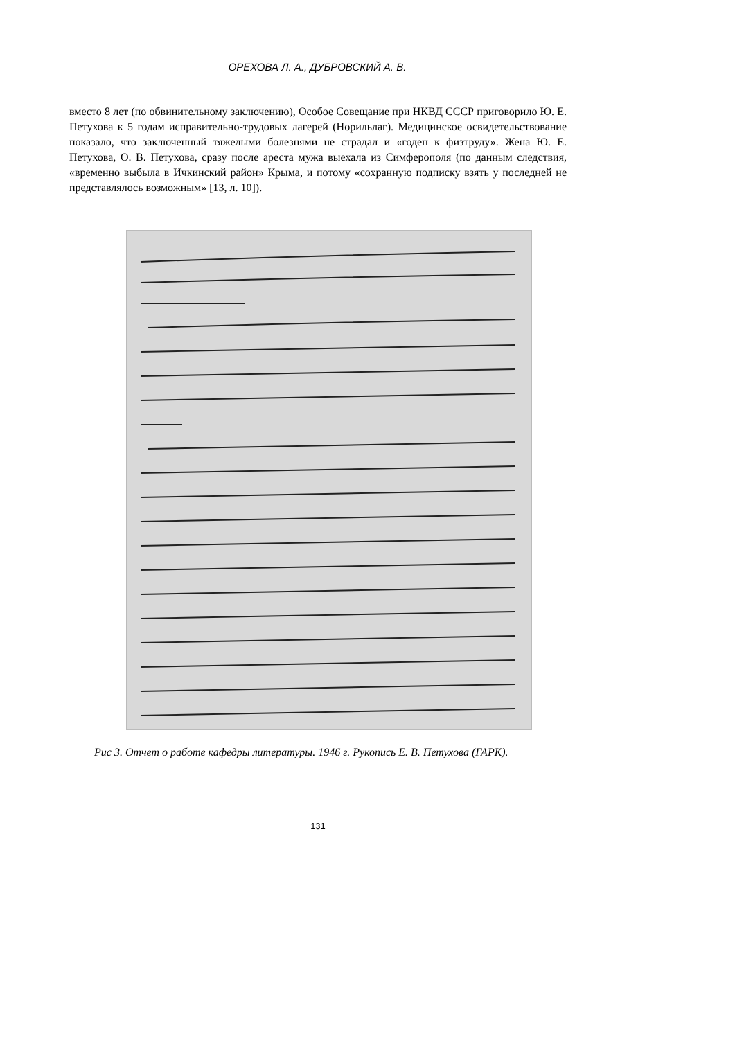ОРЕХОВА Л. А., ДУБРОВСКИЙ А. В.
вместо 8 лет (по обвинительному заключению), Особое Совещание при НКВД СССР приговорило Ю. Е. Петухова к 5 годам исправительно-трудовых лагерей (Норильлаг). Медицинское освидетельствование показало, что заключенный тяжелыми болезнями не страдал и «годен к физтруду». Жена Ю. Е. Петухова, О. В. Петухова, сразу после ареста мужа выехала из Симферополя (по данным следствия, «временно выбыла в Ичкинский район» Крыма, и потому «сохранную подписку взять у последней не представлялось возможным» [13, л. 10]).
Рис 3. Отчет о работе кафедры литературы. 1946 г. Рукопись Е. В. Петухова (ГАРК).
131